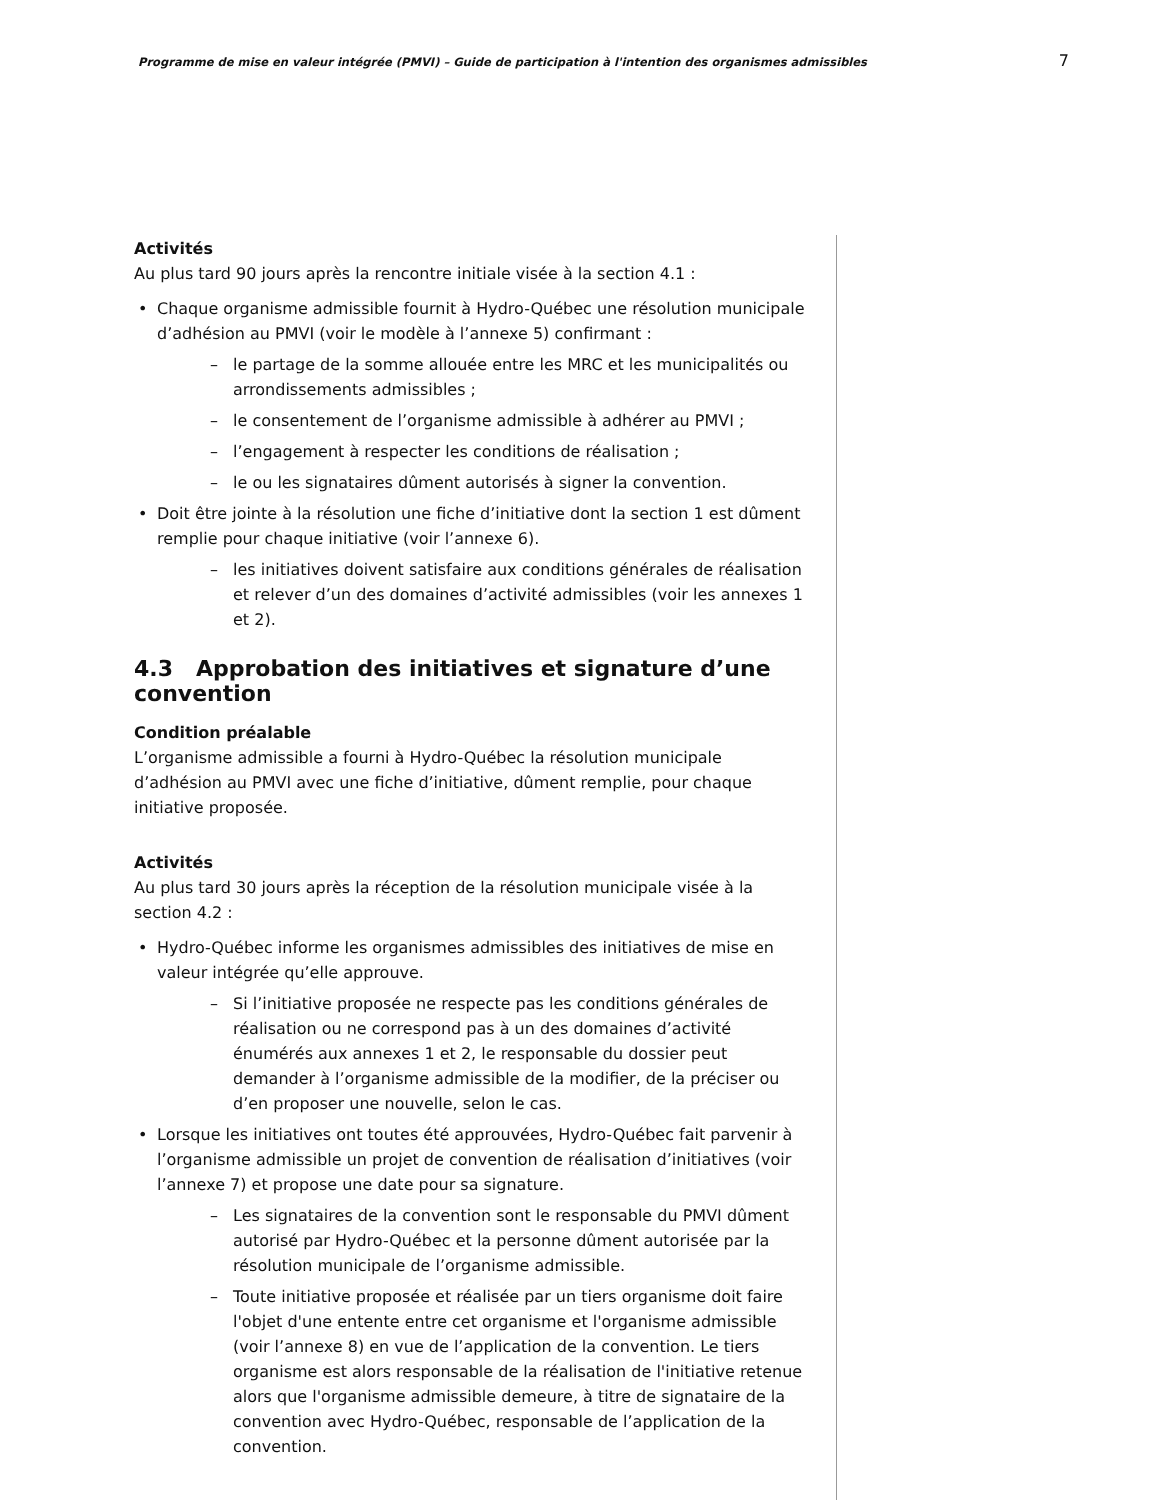Programme de mise en valeur intégrée (PMVI) – Guide de participation à l'intention des organismes admissibles 7
Activités
Au plus tard 90 jours après la rencontre initiale visée à la section 4.1 :
• Chaque organisme admissible fournit à Hydro-Québec une résolution municipale d’adhésion au PMVI (voir le modèle à l’annexe 5) confirmant :
– le partage de la somme allouée entre les MRC et les municipalités ou arrondissements admissibles ;
– le consentement de l’organisme admissible à adhérer au PMVI ;
– l’engagement à respecter les conditions de réalisation ;
– le ou les signataires dûment autorisés à signer la convention.
• Doit être jointe à la résolution une fiche d’initiative dont la section 1 est dûment remplie pour chaque initiative (voir l’annexe 6).
– les initiatives doivent satisfaire aux conditions générales de réalisation et relever d’un des domaines d’activité admissibles (voir les annexes 1 et 2).
4.3 Approbation des initiatives et signature d’une convention
Condition préalable
L’organisme admissible a fourni à Hydro-Québec la résolution municipale d’adhésion au PMVI avec une fiche d’initiative, dûment remplie, pour chaque initiative proposée.
Activités
Au plus tard 30 jours après la réception de la résolution municipale visée à la section 4.2 :
• Hydro-Québec informe les organismes admissibles des initiatives de mise en valeur intégrée qu’elle approuve.
– Si l’initiative proposée ne respecte pas les conditions générales de réalisation ou ne correspond pas à un des domaines d’activité énumérés aux annexes 1 et 2, le responsable du dossier peut demander à l’organisme admissible de la modifier, de la préciser ou d’en proposer une nouvelle, selon le cas.
• Lorsque les initiatives ont toutes été approuvées, Hydro-Québec fait parvenir à l’organisme admissible un projet de convention de réalisation d’initiatives (voir l’annexe 7) et propose une date pour sa signature.
– Les signataires de la convention sont le responsable du PMVI dûment autorisé par Hydro-Québec et la personne dûment autorisée par la résolution municipale de l’organisme admissible.
– Toute initiative proposée et réalisée par un tiers organisme doit faire l'objet d'une entente entre cet organisme et l'organisme admissible (voir l’annexe 8) en vue de l’application de la convention. Le tiers organisme est alors responsable de la réalisation de l'initiative retenue alors que l'organisme admissible demeure, à titre de signataire de la convention avec Hydro-Québec, responsable de l’application de la convention.